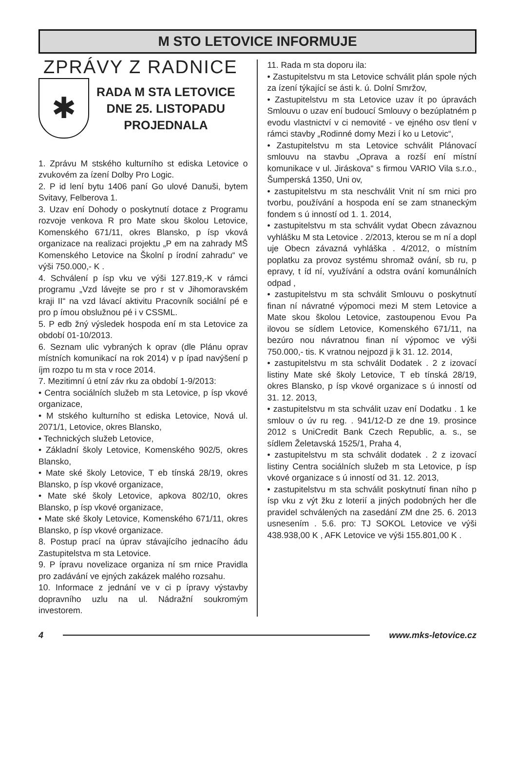M STO LETOVICE INFORMUJE
ZPRÁVY Z RADNICE
✱
RADA M STA LETOVICE
DNE 25. LISTOPADU
PROJEDNALA
1. Zprávu M stského kulturního st ediska Letovice o zvukovém za ízení Dolby Pro Logic.
2. P id lení bytu 1406 paní Go ulové Danuši, bytem Svitavy, Felberova 1.
3. Uzav ení Dohody o poskytnutí dotace z Programu rozvoje venkova R pro Mate skou školou Letovice, Komenského 671/11, okres Blansko, p ísp vková organizace na realizaci projektu „P em na zahrady MŠ Komenského Letovice na Školní p írodní zahradu“ ve výši 750.000,- K .
4. Schválení p ísp vku ve výši 127.819,-K v rámci programu „Vzd lávejte se pro r st v Jihomoravském kraji II“ na vzd lávací aktivitu Pracovník sociální pé e pro p ímou obslužnou pé i v CSSML.
5. P edb žný výsledek hospoda ení m sta Letovice za období 01-10/2013.
6. Seznam ulic vybraných k oprav (dle Plánu oprav místních komunikací na rok 2014) v p ípad navýšení p íjm rozpo tu m sta v roce 2014.
7. Mezitimní ú etní záv rku za období 1-9/2013:
• Centra sociálních služeb m sta Letovice, p ísp vkové organizace,
• M stského kulturního st ediska Letovice, Nová ul. 2071/1, Letovice, okres Blansko,
• Technických služeb Letovice,
• Základní školy Letovice, Komenského 902/5, okres Blansko,
• Mate ské školy Letovice, T eb tínská 28/19, okres Blansko, p ísp vkové organizace,
• Mate ské školy Letovice, apkova 802/10, okres Blansko, p ísp vkové organizace,
• Mate ské školy Letovice, Komenského 671/11, okres Blansko, p ísp vkové organizace.
8. Postup prací na úprav stávajícího jednacího ádu Zastupitelstva m sta Letovice.
9. P ípravu novelizace organiza ní sm rnice Pravidla pro zadávání ve ejných zakázek malého rozsahu.
10. Informace z jednání ve v ci p ípravy výstavby dopravního uzlu na ul. Nádražní soukromým investorem.
11. Rada m sta doporu ila:
• Zastupitelstvu m sta Letovice schválit plán spole ných za ízení týkající se ásti k. ú. Dolní Smržov,
• Zastupitelstvu m sta Letovice uzav ít po úpravách Smlouvu o uzav ení budoucí Smlouvy o bezúplatném p evodu vlastnictví v ci nemovité - ve ejného osv tlení v rámci stavby „Rodinné domy Mezi í ko u Letovic“,
• Zastupitelstvu m sta Letovice schválit Plánovací smlouvu na stavbu „Oprava a rozší ení místní komunikace v ul. Jiráskova“ s firmou VARIO Vila s.r.o., Šumperská 1350, Uni ov,
• zastupitelstvu m sta neschválit Vnit ní sm rnici pro tvorbu, používání a hospoda ení se zam stnaneckým fondem s ú inností od 1. 1. 2014,
• zastupitelstvu m sta schválit vydat Obecn závaznou vyhlášku M sta Letovice . 2/2013, kterou se m ní a dopl uje Obecn závazná vyhláška . 4/2012, o místním poplatku za provoz systému shromaž ování, sb ru, p epravy, t íd ní, využívání a odstra ování komunálních odpad ,
• zastupitelstvu m sta schválit Smlouvu o poskytnutí finan ní návratné výpomoci mezi M stem Letovice a Mate skou školou Letovice, zastoupenou Evou Pa ilovou se sídlem Letovice, Komenského 671/11, na bezúro nou návratnou finan ní výpomoc ve výši 750.000,- tis. K vratnou nejpozd ji k 31. 12. 2014,
• zastupitelstvu m sta schválit Dodatek . 2 z izovací listiny Mate ské školy Letovice, T eb tínská 28/19, okres Blansko, p ísp vkové organizace s ú inností od 31. 12. 2013,
• zastupitelstvu m sta schválit uzav ení Dodatku . 1 ke smlouv o úv ru reg. . 941/12-D ze dne 19. prosince 2012 s UniCredit Bank Czech Republic, a. s., se sídlem Želetavská 1525/1, Praha 4,
• zastupitelstvu m sta schválit dodatek . 2 z izovací listiny Centra sociálních služeb m sta Letovice, p ísp vkové organizace s ú inností od 31. 12. 2013,
• zastupitelstvu m sta schválit poskytnutí finan ního p ísp vku z výt žku z loterií a jiných podobných her dle pravidel schválených na zasedání ZM dne 25. 6. 2013 usnesením . 5.6. pro: TJ SOKOL Letovice ve výši 438.938,00 K , AFK Letovice ve výši 155.801,00 K .
4 www.mks-letovice.cz